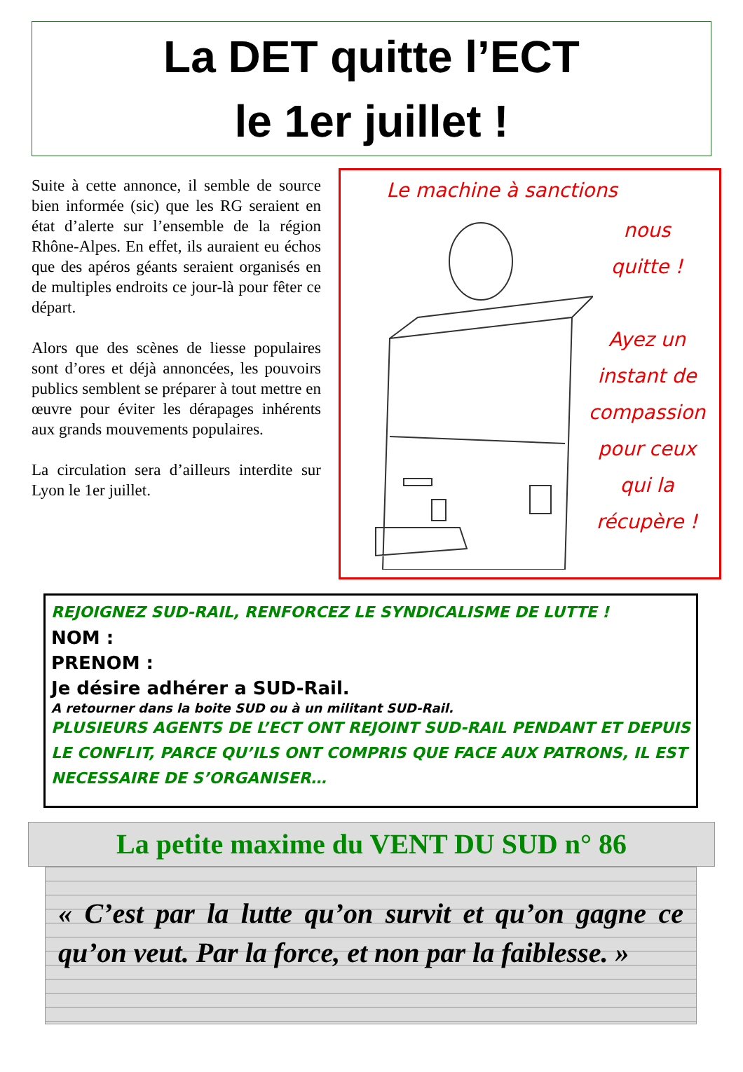La DET quitte l’ECT
le 1er juillet !
Suite à cette annonce, il semble de source bien informée (sic) que les RG seraient en état d’alerte sur l’ensemble de la région Rhône-Alpes. En effet, ils auraient eu échos que des apéros géants seraient organisés en de multiples endroits ce jour-là pour fêter ce départ.
Alors que des scènes de liesse populaires sont d’ores et déjà annoncées, les pouvoirs publics semblent se préparer à tout mettre en œuvre pour éviter les dérapages inhérents aux grands mouvements populaires.
La circulation sera d’ailleurs interdite sur Lyon le 1er juillet.
Le machine à sanctions
nous
quitte !
Ayez un
instant de
compassion
pour ceux
qui la
récupère !
REJOIGNEZ SUD-RAIL, RENFORCEZ LE SYNDICALISME DE LUTTE !
NOM :
PRENOM :
Je désire adhérer a SUD-Rail.
A retourner dans la boite SUD ou à un militant SUD-Rail.
PLUSIEURS AGENTS DE L’ECT ONT REJOINT SUD-RAIL PENDANT ET DEPUIS LE CONFLIT, PARCE QU’ILS ONT COMPRIS QUE FACE AUX PATRONS, IL EST NECESSAIRE DE S’ORGANISER…
La petite maxime du VENT DU SUD n° 86
« C’est par la lutte qu’on survit et qu’on gagne ce qu’on veut. Par la force, et non par la faiblesse. »